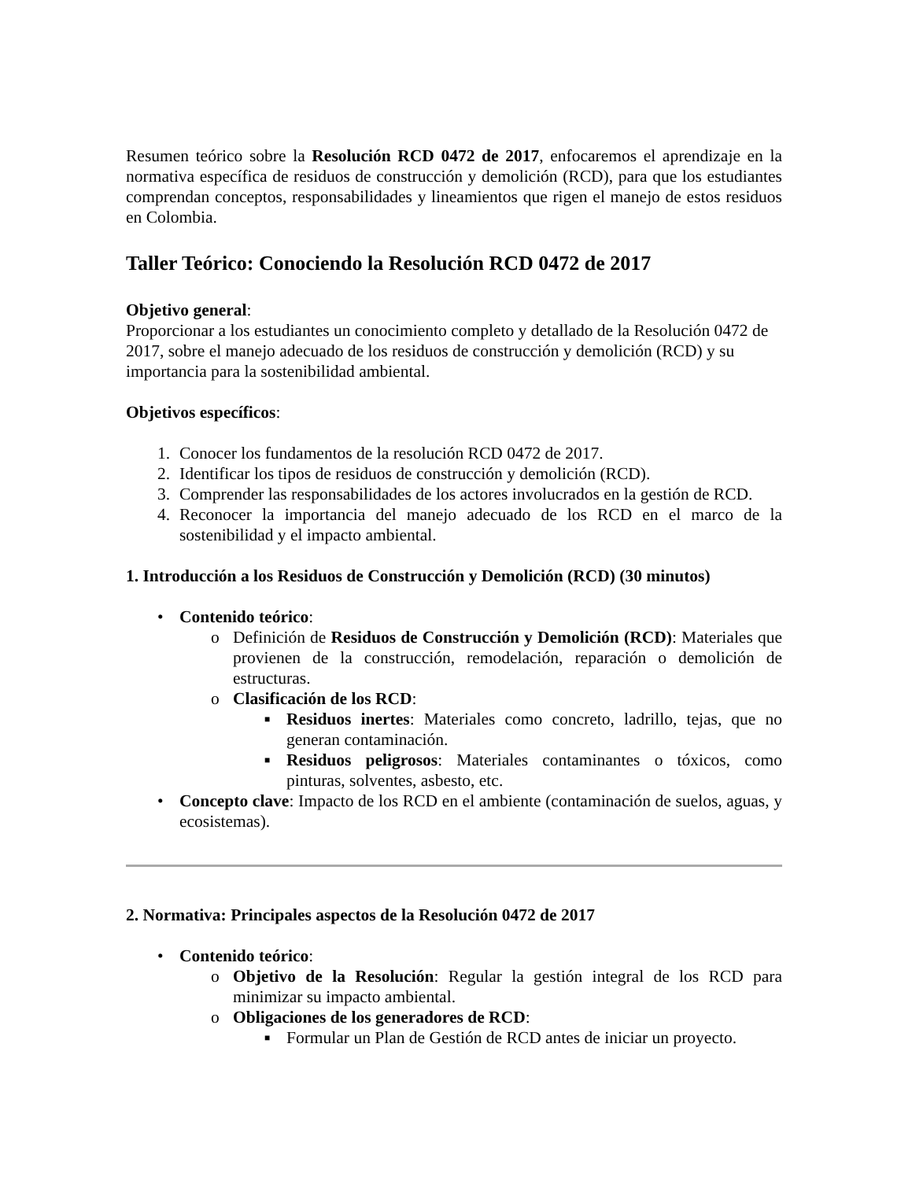Resumen teórico sobre la Resolución RCD 0472 de 2017, enfocaremos el aprendizaje en la normativa específica de residuos de construcción y demolición (RCD), para que los estudiantes comprendan conceptos, responsabilidades y lineamientos que rigen el manejo de estos residuos en Colombia.
Taller Teórico: Conociendo la Resolución RCD 0472 de 2017
Objetivo general:
Proporcionar a los estudiantes un conocimiento completo y detallado de la Resolución 0472 de 2017, sobre el manejo adecuado de los residuos de construcción y demolición (RCD) y su importancia para la sostenibilidad ambiental.
Objetivos específicos:
1. Conocer los fundamentos de la resolución RCD 0472 de 2017.
2. Identificar los tipos de residuos de construcción y demolición (RCD).
3. Comprender las responsabilidades de los actores involucrados en la gestión de RCD.
4. Reconocer la importancia del manejo adecuado de los RCD en el marco de la sostenibilidad y el impacto ambiental.
1. Introducción a los Residuos de Construcción y Demolición (RCD) (30 minutos)
• Contenido teórico:
o Definición de Residuos de Construcción y Demolición (RCD): Materiales que provienen de la construcción, remodelación, reparación o demolición de estructuras.
o Clasificación de los RCD:
■ Residuos inertes: Materiales como concreto, ladrillo, tejas, que no generan contaminación.
■ Residuos peligrosos: Materiales contaminantes o tóxicos, como pinturas, solventes, asbesto, etc.
• Concepto clave: Impacto de los RCD en el ambiente (contaminación de suelos, aguas, y ecosistemas).
2. Normativa: Principales aspectos de la Resolución 0472 de 2017
• Contenido teórico:
o Objetivo de la Resolución: Regular la gestión integral de los RCD para minimizar su impacto ambiental.
o Obligaciones de los generadores de RCD:
■ Formular un Plan de Gestión de RCD antes de iniciar un proyecto.